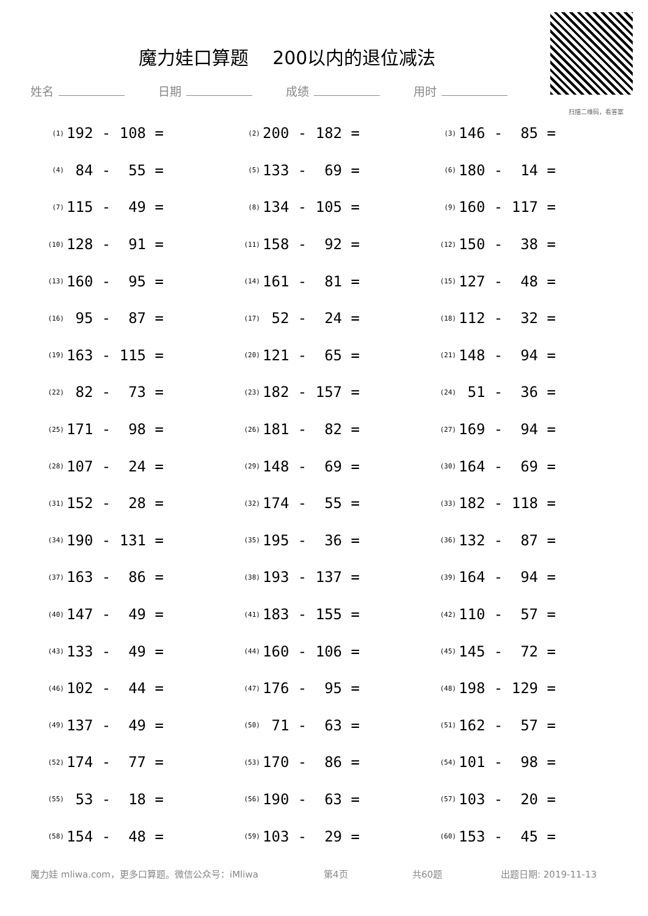魔力娃口算题　 200以内的退位减法
扫描二维码，看答案
姓名 日期 成绩 用时
| (1) | 192 - 108 = | (2) | 200 - 182 = | (3) | 146 - 85 = |
| (4) | 84 - 55 = | (5) | 133 - 69 = | (6) | 180 - 14 = |
| (7) | 115 - 49 = | (8) | 134 - 105 = | (9) | 160 - 117 = |
| (10) | 128 - 91 = | (11) | 158 - 92 = | (12) | 150 - 38 = |
| (13) | 160 - 95 = | (14) | 161 - 81 = | (15) | 127 - 48 = |
| (16) | 95 - 87 = | (17) | 52 - 24 = | (18) | 112 - 32 = |
| (19) | 163 - 115 = | (20) | 121 - 65 = | (21) | 148 - 94 = |
| (22) | 82 - 73 = | (23) | 182 - 157 = | (24) | 51 - 36 = |
| (25) | 171 - 98 = | (26) | 181 - 82 = | (27) | 169 - 94 = |
| (28) | 107 - 24 = | (29) | 148 - 69 = | (30) | 164 - 69 = |
| (31) | 152 - 28 = | (32) | 174 - 55 = | (33) | 182 - 118 = |
| (34) | 190 - 131 = | (35) | 195 - 36 = | (36) | 132 - 87 = |
| (37) | 163 - 86 = | (38) | 193 - 137 = | (39) | 164 - 94 = |
| (40) | 147 - 49 = | (41) | 183 - 155 = | (42) | 110 - 57 = |
| (43) | 133 - 49 = | (44) | 160 - 106 = | (45) | 145 - 72 = |
| (46) | 102 - 44 = | (47) | 176 - 95 = | (48) | 198 - 129 = |
| (49) | 137 - 49 = | (50) | 71 - 63 = | (51) | 162 - 57 = |
| (52) | 174 - 77 = | (53) | 170 - 86 = | (54) | 101 - 98 = |
| (55) | 53 - 18 = | (56) | 190 - 63 = | (57) | 103 - 20 = |
| (58) | 154 - 48 = | (59) | 103 - 29 = | (60) | 153 - 45 = |
魔力娃 mliwa.com，更多口算题。微信公众号：iMliwa 第4页 共60题 出题日期: 2019-11-13